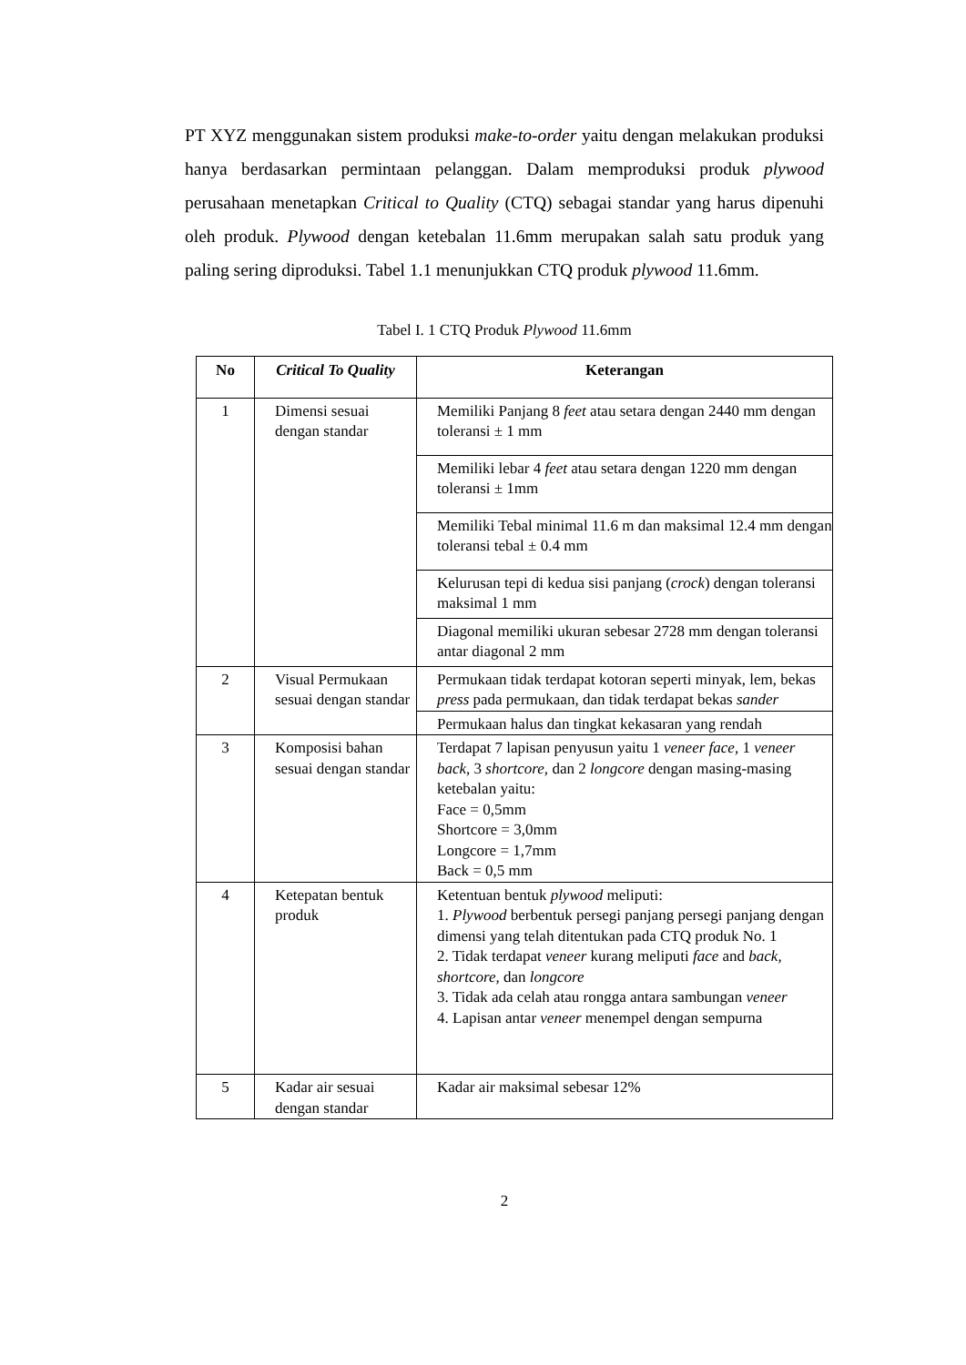PT XYZ menggunakan sistem produksi make-to-order yaitu dengan melakukan produksi hanya berdasarkan permintaan pelanggan. Dalam memproduksi produk plywood perusahaan menetapkan Critical to Quality (CTQ) sebagai standar yang harus dipenuhi oleh produk. Plywood dengan ketebalan 11.6mm merupakan salah satu produk yang paling sering diproduksi. Tabel 1.1 menunjukkan CTQ produk plywood 11.6mm.
Tabel I. 1 CTQ Produk Plywood 11.6mm
| No | Critical To Quality | Keterangan |
| --- | --- | --- |
| 1 | Dimensi sesuai dengan standar | Memiliki Panjang 8 feet atau setara dengan 2440 mm dengan toleransi ± 1 mm |
| | | Memiliki lebar 4 feet atau setara dengan 1220 mm dengan toleransi ± 1mm |
| | | Memiliki Tebal minimal 11.6 m dan maksimal 12.4 mm dengan toleransi tebal ± 0.4 mm |
| | | Kelurusan tepi di kedua sisi panjang ( crock ) dengan toleransi maksimal 1 mm |
| | | Diagonal memiliki ukuran sebesar 2728 mm dengan toleransi antar diagonal 2 mm |
| 2 | Visual Permukaan sesuai dengan standar | Permukaan tidak terdapat kotoran seperti minyak, lem, bekas press pada permukaan, dan tidak terdapat bekas sander |
| | | Permukaan halus dan tingkat kekasaran yang rendah |
| 3 | Komposisi bahan sesuai dengan standar | Terdapat 7 lapisan penyusun yaitu 1 veneer face, 1 veneer back, 3 shortcore, dan 2 longcore dengan masing-masing ketebalan yaitu: Face = 0,5mm Shortcore = 3,0mm Longcore = 1,7mm Back = 0,5 mm |
| 4 | Ketepatan bentuk produk | Ketentuan bentuk plywood meliputi: 1. Plywood berbentuk persegi panjang persegi panjang dengan dimensi yang telah ditentukan pada CTQ produk No. 1 2. Tidak terdapat veneer kurang meliputi face and back, shortcore, dan longcore 3. Tidak ada celah atau rongga antara sambungan veneer 4. Lapisan antar veneer menempel dengan sempurna |
| 5 | Kadar air sesuai dengan standar | Kadar air maksimal sebesar 12% |
2